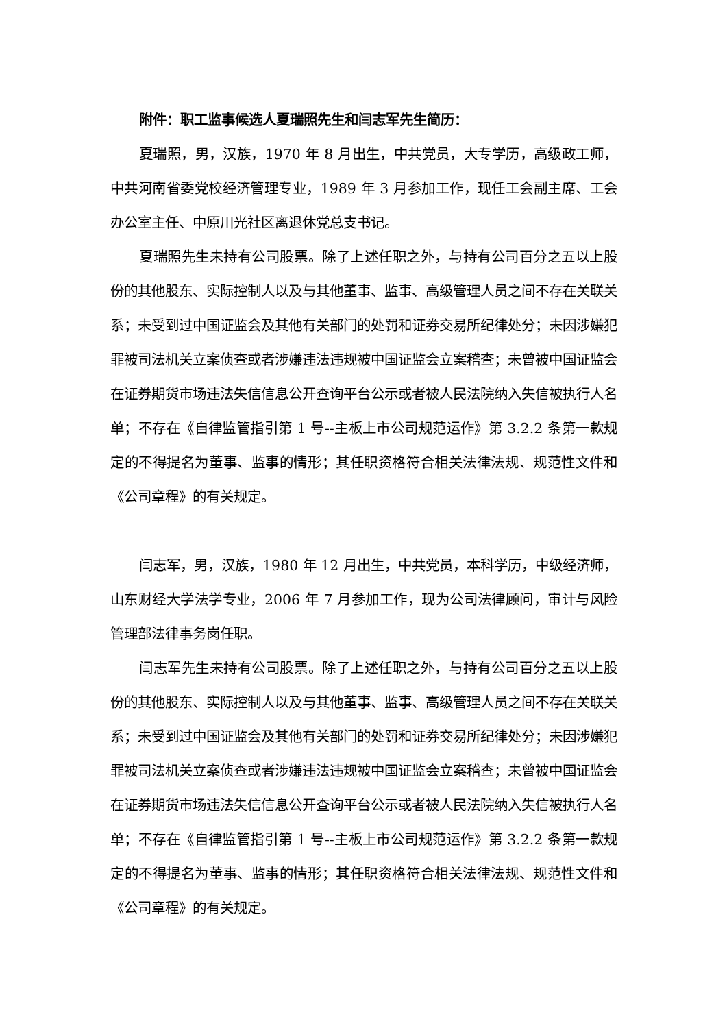附件：职工监事候选人夏瑞照先生和闫志军先生简历：
夏瑞照，男，汉族，1970 年 8 月出生，中共党员，大专学历，高级政工师，中共河南省委党校经济管理专业，1989 年 3 月参加工作，现任工会副主席、工会办公室主任、中原川光社区离退休党总支书记。
夏瑞照先生未持有公司股票。除了上述任职之外，与持有公司百分之五以上股份的其他股东、实际控制人以及与其他董事、监事、高级管理人员之间不存在关联关系；未受到过中国证监会及其他有关部门的处罚和证券交易所纪律处分；未因涉嫌犯罪被司法机关立案侦查或者涉嫌违法违规被中国证监会立案稽查；未曾被中国证监会在证券期货市场违法失信信息公开查询平台公示或者被人民法院纳入失信被执行人名单；不存在《自律监管指引第 1 号--主板上市公司规范运作》第 3.2.2 条第一款规定的不得提名为董事、监事的情形；其任职资格符合相关法律法规、规范性文件和《公司章程》的有关规定。
闫志军，男，汉族，1980 年 12 月出生，中共党员，本科学历，中级经济师，山东财经大学法学专业，2006 年 7 月参加工作，现为公司法律顾问，审计与风险管理部法律事务岗任职。
闫志军先生未持有公司股票。除了上述任职之外，与持有公司百分之五以上股份的其他股东、实际控制人以及与其他董事、监事、高级管理人员之间不存在关联关系；未受到过中国证监会及其他有关部门的处罚和证券交易所纪律处分；未因涉嫌犯罪被司法机关立案侦查或者涉嫌违法违规被中国证监会立案稽查；未曾被中国证监会在证券期货市场违法失信信息公开查询平台公示或者被人民法院纳入失信被执行人名单；不存在《自律监管指引第 1 号--主板上市公司规范运作》第 3.2.2 条第一款规定的不得提名为董事、监事的情形；其任职资格符合相关法律法规、规范性文件和《公司章程》的有关规定。